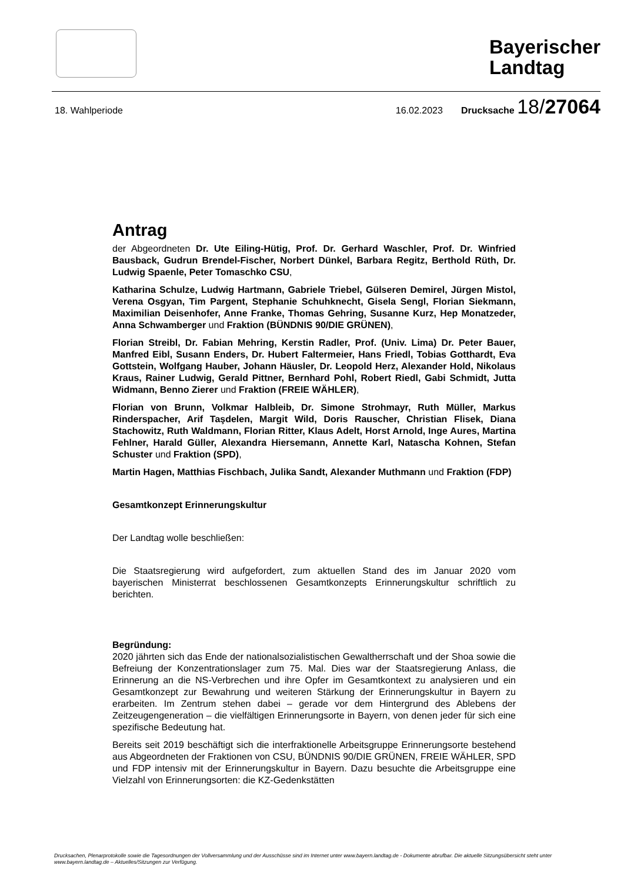Bayerischer
Landtag
18. Wahlperiode 16.02.2023 Drucksache 18/27064
Antrag
der Abgeordneten Dr. Ute Eiling-Hütig, Prof. Dr. Gerhard Waschler, Prof. Dr. Winfried Bausback, Gudrun Brendel-Fischer, Norbert Dünkel, Barbara Regitz, Berthold Rüth, Dr. Ludwig Spaenle, Peter Tomaschko CSU,
Katharina Schulze, Ludwig Hartmann, Gabriele Triebel, Gülseren Demirel, Jürgen Mistol, Verena Osgyan, Tim Pargent, Stephanie Schuhknecht, Gisela Sengl, Florian Siekmann, Maximilian Deisenhofer, Anne Franke, Thomas Gehring, Susanne Kurz, Hep Monatzeder, Anna Schwamberger und Fraktion (BÜNDNIS 90/DIE GRÜNEN),
Florian Streibl, Dr. Fabian Mehring, Kerstin Radler, Prof. (Univ. Lima) Dr. Peter Bauer, Manfred Eibl, Susann Enders, Dr. Hubert Faltermeier, Hans Friedl, Tobias Gotthardt, Eva Gottstein, Wolfgang Hauber, Johann Häusler, Dr. Leopold Herz, Alexander Hold, Nikolaus Kraus, Rainer Ludwig, Gerald Pittner, Bernhard Pohl, Robert Riedl, Gabi Schmidt, Jutta Widmann, Benno Zierer und Fraktion (FREIE WÄHLER),
Florian von Brunn, Volkmar Halbleib, Dr. Simone Strohmayr, Ruth Müller, Markus Rinderspacher, Arif Taşdelen, Margit Wild, Doris Rauscher, Christian Flisek, Diana Stachowitz, Ruth Waldmann, Florian Ritter, Klaus Adelt, Horst Arnold, Inge Aures, Martina Fehlner, Harald Güller, Alexandra Hiersemann, Annette Karl, Natascha Kohnen, Stefan Schuster und Fraktion (SPD),
Martin Hagen, Matthias Fischbach, Julika Sandt, Alexander Muthmann und Fraktion (FDP)
Gesamtkonzept Erinnerungskultur
Der Landtag wolle beschließen:
Die Staatsregierung wird aufgefordert, zum aktuellen Stand des im Januar 2020 vom bayerischen Ministerrat beschlossenen Gesamtkonzepts Erinnerungskultur schriftlich zu berichten.
Begründung:
2020 jährten sich das Ende der nationalsozialistischen Gewaltherrschaft und der Shoa sowie die Befreiung der Konzentrationslager zum 75. Mal. Dies war der Staatsregierung Anlass, die Erinnerung an die NS-Verbrechen und ihre Opfer im Gesamtkontext zu analysieren und ein Gesamtkonzept zur Bewahrung und weiteren Stärkung der Erinnerungskultur in Bayern zu erarbeiten. Im Zentrum stehen dabei – gerade vor dem Hintergrund des Ablebens der Zeitzeugengeneration – die vielfältigen Erinnerungsorte in Bayern, von denen jeder für sich eine spezifische Bedeutung hat.
Bereits seit 2019 beschäftigt sich die interfraktionelle Arbeitsgruppe Erinnerungsorte bestehend aus Abgeordneten der Fraktionen von CSU, BÜNDNIS 90/DIE GRÜNEN, FREIE WÄHLER, SPD und FDP intensiv mit der Erinnerungskultur in Bayern. Dazu besuchte die Arbeitsgruppe eine Vielzahl von Erinnerungsorten: die KZ-Gedenkstätten
Drucksachen, Plenarprotokolle sowie die Tagesordnungen der Vollversammlung und der Ausschüsse sind im Internet unter www.bayern.landtag.de - Dokumente abrufbar. Die aktuelle Sitzungsübersicht steht unter www.bayern.landtag.de – Aktuelles/Sitzungen zur Verfügung.